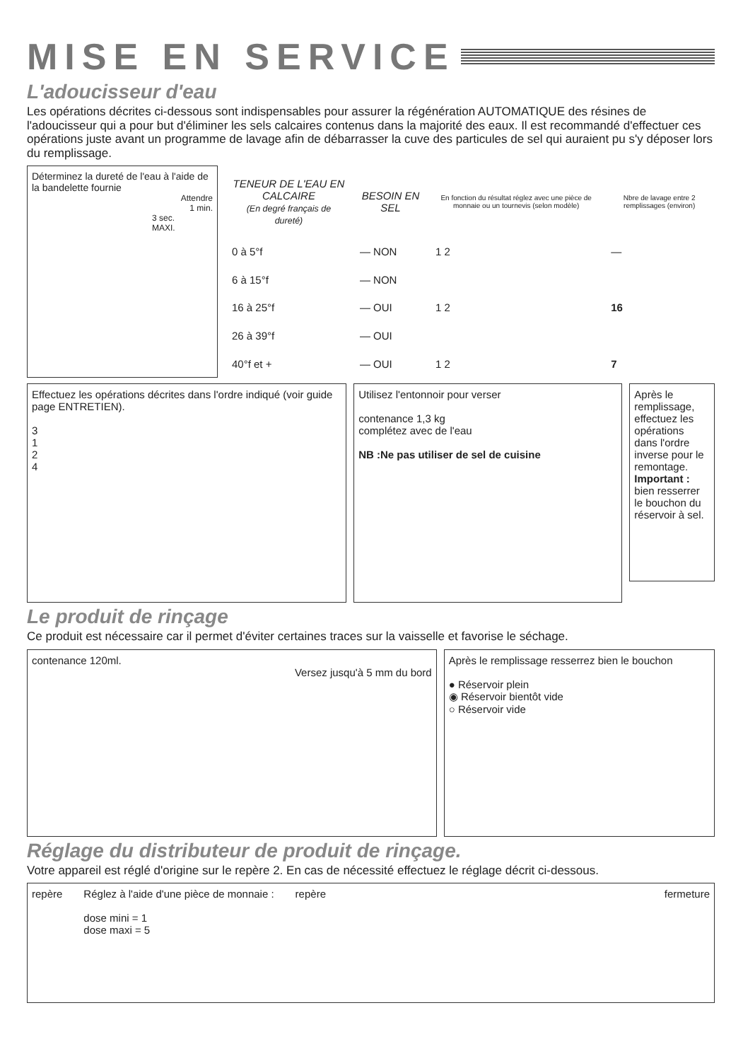MISE EN SERVICE
L'adoucisseur d'eau
Les opérations décrites ci-dessous sont indispensables pour assurer la régénération AUTOMATIQUE des résines de l'adoucisseur qui a pour but d'éliminer les sels calcaires contenus dans la majorité des eaux. Il est recommandé d'effectuer ces opérations juste avant un programme de lavage afin de débarrasser la cuve des particules de sel qui auraient pu s'y déposer lors du remplissage.
Déterminez la dureté de l'eau à l'aide de la bandelette fournie
Attendre
1 min.
3 sec.
MAXI.
| TENEUR DE L'EAU EN CALCAIRE (En degré français de dureté) | BESOIN EN SEL | En fonction du résultat réglez avec une pièce de monnaie ou un tournevis (selon modèle) | Nbre de lavage entre 2 remplissages (environ) |
| --- | --- | --- | --- |
| 0 à 5°f | — NON | 1 2 | — |
| 6 à 15°f | — NON | | |
| 16 à 25°f | — OUI | 1 2 | 16 |
| 26 à 39°f | — OUI | | |
| 40°f et + | — OUI | 1 2 | 7 |
Effectuez les opérations décrites dans l'ordre indiqué (voir guide page ENTRETIEN).
3
1
2
4
Utilisez l'entonnoir pour verser
contenance 1,3 kg
complétez avec de l'eau
NB :Ne pas utiliser de sel de cuisine
Après le remplissage, effectuez les opérations dans l'ordre inverse pour le remontage. Important : bien resserrer le bouchon du réservoir à sel.
Le produit de rinçage
Ce produit est nécessaire car il permet d'éviter certaines traces sur la vaisselle et favorise le séchage.
contenance 120ml.
Versez jusqu'à 5 mm du bord
Après le remplissage resserrez bien le bouchon
● Réservoir plein
◉ Réservoir bientôt vide
○ Réservoir vide
Réglage du distributeur de produit de rinçage.
Votre appareil est réglé d'origine sur le repère 2. En cas de nécessité effectuez le réglage décrit ci-dessous.
repère Réglez à l'aide d'une pièce de monnaie :
dose mini = 1
dose maxi = 5
repère fermeture